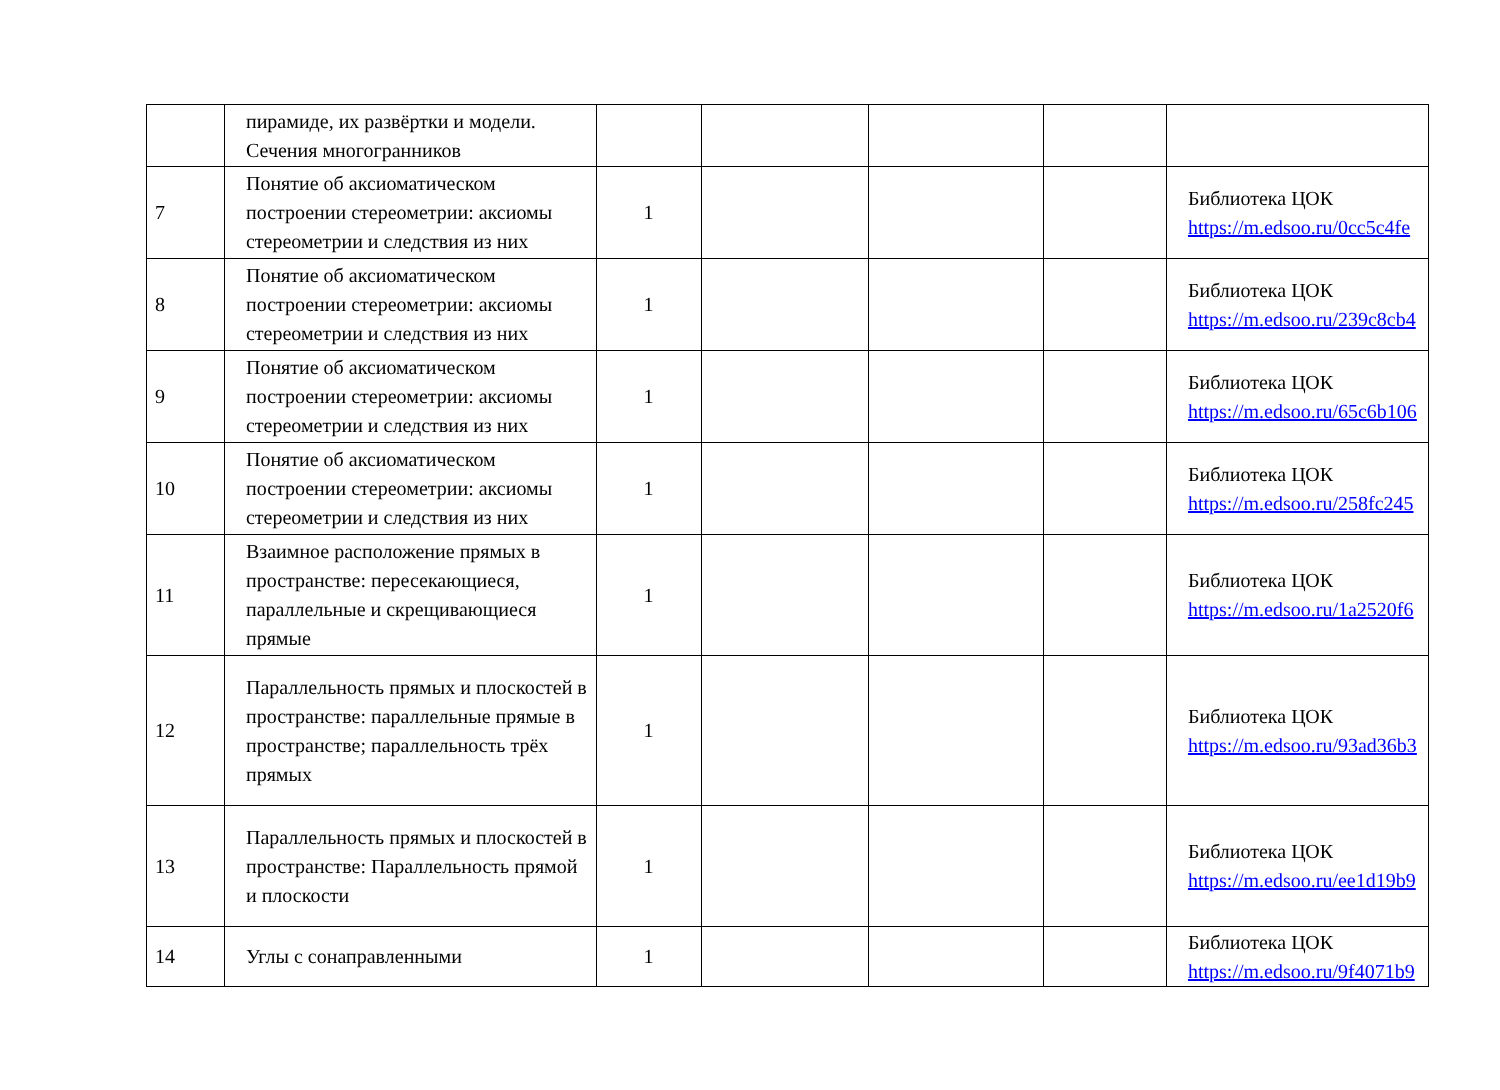| | пирамиде, их развёртки и модели. Сечения многогранников | | | | | |
| 7 | Понятие об аксиоматическом построении стереометрии: аксиомы стереометрии и следствия из них | 1 | | | | Библиотека ЦОК https://m.edsoo.ru/0cc5c4fe |
| 8 | Понятие об аксиоматическом построении стереометрии: аксиомы стереометрии и следствия из них | 1 | | | | Библиотека ЦОК https://m.edsoo.ru/239c8cb4 |
| 9 | Понятие об аксиоматическом построении стереометрии: аксиомы стереометрии и следствия из них | 1 | | | | Библиотека ЦОК https://m.edsoo.ru/65c6b106 |
| 10 | Понятие об аксиоматическом построении стереометрии: аксиомы стереометрии и следствия из них | 1 | | | | Библиотека ЦОК https://m.edsoo.ru/258fc245 |
| 11 | Взаимное расположение прямых в пространстве: пересекающиеся, параллельные и скрещивающиеся прямые | 1 | | | | Библиотека ЦОК https://m.edsoo.ru/1a2520f6 |
| 12 | Параллельность прямых и плоскостей в пространстве: параллельные прямые в пространстве; параллельность трёх прямых | 1 | | | | Библиотека ЦОК https://m.edsoo.ru/93ad36b3 |
| 13 | Параллельность прямых и плоскостей в пространстве: Параллельность прямой и плоскости | 1 | | | | Библиотека ЦОК https://m.edsoo.ru/ee1d19b9 |
| 14 | Углы с сонаправленными | 1 | | | | Библиотека ЦОК https://m.edsoo.ru/9f4071b9 |